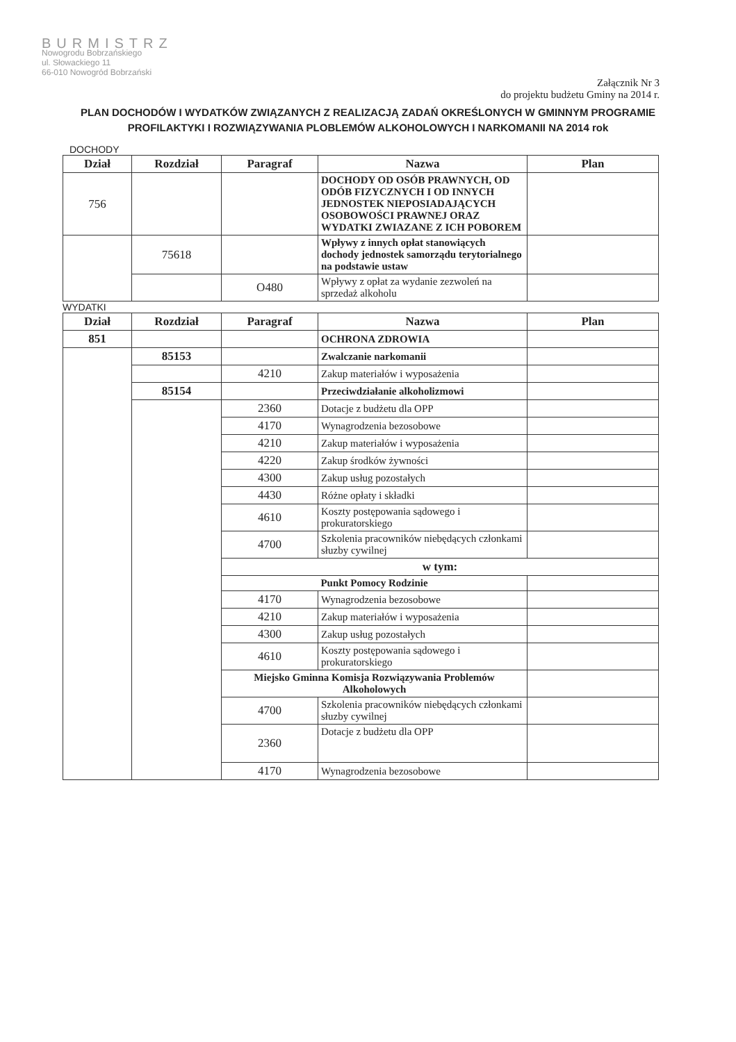BURMISTRZ
Nowogrodu Bobrzańskiego
ul. Słowackiego 11
66-010 Nowogród Bobrzański
Załącznik Nr 3
do projektu budżetu Gminy na 2014 r.
PLAN DOCHODÓW I WYDATKÓW ZWIĄZANYCH Z REALIZACJĄ ZADAŃ OKREŚLONYCH W GMINNYM PROGRAMIE PROFILAKTYKI I ROZWIĄZYWANIA PLOBLEMÓW ALKOHOLOWYCH I NARKOMANII NA 2014 rok
DOCHODY
| Dział | Rozdział | Paragraf | Nazwa | Plan |
| --- | --- | --- | --- | --- |
| 756 | | | DOCHODY OD OSÓB PRAWNYCH, OD ODÓB FIZYCZNYCH I OD INNYCH JEDNOSTEK NIEPOSIADAJĄCYCH OSOBOWOŚCI PRAWNEJ ORAZ WYDATKI ZWIAZANE Z ICH POBOREM | |
| | 75618 | | Wpływy z innych opłat stanowiących dochody jednostek samorządu terytorialnego na podstawie ustaw | |
| | | O480 | Wpływy z opłat za wydanie zezwoleń na sprzedaż alkoholu | |
WYDATKI
| Dział | Rozdział | Paragraf | Nazwa | Plan |
| --- | --- | --- | --- | --- |
| 851 | | | OCHRONA ZDROWIA | |
| | 85153 | | Zwalczanie narkomanii | |
| | | 4210 | Zakup materiałów i wyposażenia | |
| | 85154 | | Przeciwdziałanie alkoholizmowi | |
| | | 2360 | Dotacje z budżetu dla OPP | |
| | | 4170 | Wynagrodzenia bezosobowe | |
| | | 4210 | Zakup materiałów i wyposażenia | |
| | | 4220 | Zakup środków żywności | |
| | | 4300 | Zakup usług pozostałych | |
| | | 4430 | Różne opłaty i składki | |
| | | 4610 | Koszty postępowania sądowego i prokuratorskiego | |
| | | 4700 | Szkolenia pracowników niebędących członkami słuzby cywilnej | |
| | | w tym: | | |
| | | Punkt Pomocy Rodzinie | | |
| | | 4170 | Wynagrodzenia bezosobowe | |
| | | 4210 | Zakup materiałów i wyposażenia | |
| | | 4300 | Zakup usług pozostałych | |
| | | 4610 | Koszty postępowania sądowego i prokuratorskiego | |
| | | Miejsko Gminna Komisja Rozwiązywania Problemów Alkoholowych | | |
| | | 4700 | Szkolenia pracowników niebędących członkami słuzby cywilnej | |
| | | 2360 | Dotacje z budżetu dla OPP | |
| | | 4170 | Wynagrodzenia bezosobowe | |